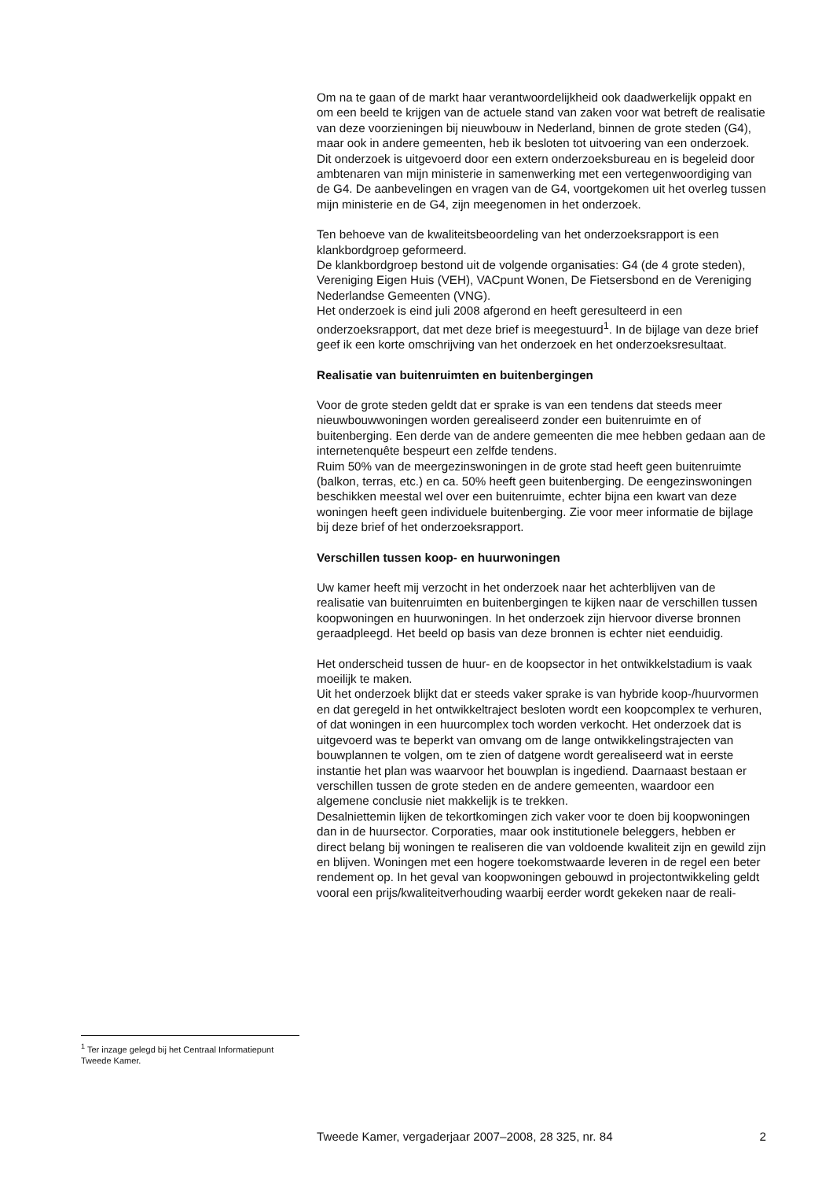Om na te gaan of de markt haar verantwoordelijkheid ook daadwerkelijk oppakt en om een beeld te krijgen van de actuele stand van zaken voor wat betreft de realisatie van deze voorzieningen bij nieuwbouw in Nederland, binnen de grote steden (G4), maar ook in andere gemeenten, heb ik besloten tot uitvoering van een onderzoek. Dit onderzoek is uitgevoerd door een extern onderzoeksbureau en is begeleid door ambtenaren van mijn ministerie in samenwerking met een vertegenwoordiging van de G4. De aanbevelingen en vragen van de G4, voortgekomen uit het overleg tussen mijn ministerie en de G4, zijn meegenomen in het onderzoek.
Ten behoeve van de kwaliteitsbeoordeling van het onderzoeksrapport is een klankbordgroep geformeerd.
De klankbordgroep bestond uit de volgende organisaties: G4 (de 4 grote steden), Vereniging Eigen Huis (VEH), VACpunt Wonen, De Fietsersbond en de Vereniging Nederlandse Gemeenten (VNG).
Het onderzoek is eind juli 2008 afgerond en heeft geresulteerd in een onderzoeksrapport, dat met deze brief is meegestuurd<sup>1</sup>. In de bijlage van deze brief geef ik een korte omschrijving van het onderzoek en het onderzoeksresultaat.
Realisatie van buitenruimten en buitenbergingen
Voor de grote steden geldt dat er sprake is van een tendens dat steeds meer nieuwbouwwoningen worden gerealiseerd zonder een buitenruimte en of buitenberging. Een derde van de andere gemeenten die mee hebben gedaan aan de internetenquête bespeurt een zelfde tendens.
Ruim 50% van de meergezinswoningen in de grote stad heeft geen buitenruimte (balkon, terras, etc.) en ca. 50% heeft geen buitenberging. De eengezinswoningen beschikken meestal wel over een buitenruimte, echter bijna een kwart van deze woningen heeft geen individuele buitenberging. Zie voor meer informatie de bijlage bij deze brief of het onderzoeksrapport.
Verschillen tussen koop- en huurwoningen
Uw kamer heeft mij verzocht in het onderzoek naar het achterblijven van de realisatie van buitenruimten en buitenbergingen te kijken naar de verschillen tussen koopwoningen en huurwoningen. In het onderzoek zijn hiervoor diverse bronnen geraadpleegd. Het beeld op basis van deze bronnen is echter niet eenduidig.
Het onderscheid tussen de huur- en de koopsector in het ontwikkelstadium is vaak moeilijk te maken.
Uit het onderzoek blijkt dat er steeds vaker sprake is van hybride koop-/huurvormen en dat geregeld in het ontwikkeltraject besloten wordt een koopcomplex te verhuren, of dat woningen in een huurcomplex toch worden verkocht. Het onderzoek dat is uitgevoerd was te beperkt van omvang om de lange ontwikkelingstrajecten van bouwplannen te volgen, om te zien of datgene wordt gerealiseerd wat in eerste instantie het plan was waarvoor het bouwplan is ingediend. Daarnaast bestaan er verschillen tussen de grote steden en de andere gemeenten, waardoor een algemene conclusie niet makkelijk is te trekken.
Desalniettemin lijken de tekortkomingen zich vaker voor te doen bij koopwoningen dan in de huursector. Corporaties, maar ook institutionele beleggers, hebben er direct belang bij woningen te realiseren die van voldoende kwaliteit zijn en gewild zijn en blijven. Woningen met een hogere toekomstwaarde leveren in de regel een beter rendement op. In het geval van koopwoningen gebouwd in projectontwikkeling geldt vooral een prijs/kwaliteitverhouding waarbij eerder wordt gekeken naar de reali-
<sup>1</sup> Ter inzage gelegd bij het Centraal Informatiepunt Tweede Kamer.
Tweede Kamer, vergaderjaar 2007–2008, 28 325, nr. 84 2